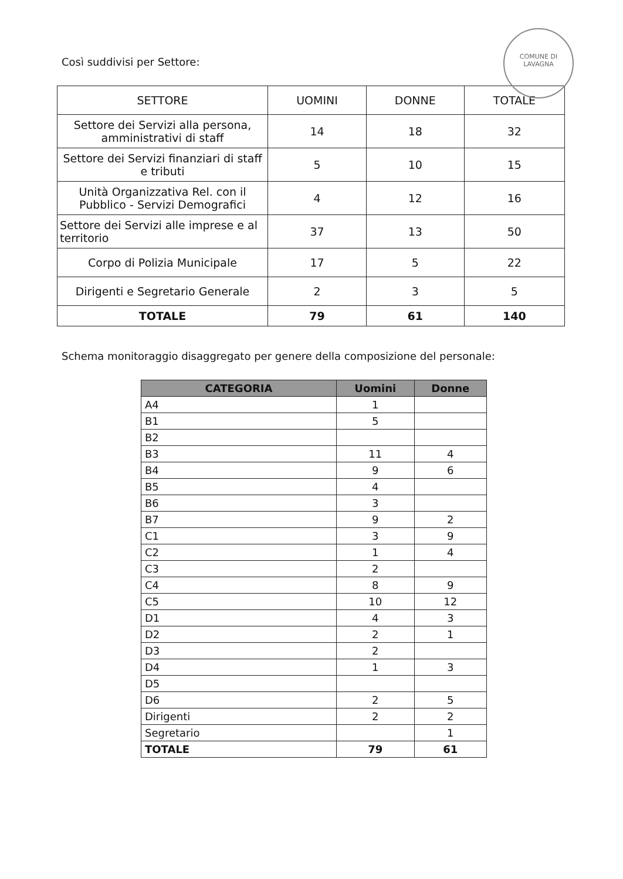COMUNE DI LAVAGNA
Così suddivisi per Settore:
| SETTORE | UOMINI | DONNE | TOTALE |
| --- | --- | --- | --- |
| Settore dei Servizi alla persona, amministrativi di staff | 14 | 18 | 32 |
| Settore dei Servizi finanziari di staff e tributi | 5 | 10 | 15 |
| Unità Organizzativa Rel. con il Pubblico - Servizi Demografici | 4 | 12 | 16 |
| Settore dei Servizi alle imprese e al territorio | 37 | 13 | 50 |
| Corpo di Polizia Municipale | 17 | 5 | 22 |
| Dirigenti e Segretario Generale | 2 | 3 | 5 |
| TOTALE | 79 | 61 | 140 |
Schema monitoraggio disaggregato per genere della composizione del personale:
| CATEGORIA | Uomini | Donne |
| --- | --- | --- |
| A4 | 1 | |
| B1 | 5 | |
| B2 | | |
| B3 | 11 | 4 |
| B4 | 9 | 6 |
| B5 | 4 | |
| B6 | 3 | |
| B7 | 9 | 2 |
| C1 | 3 | 9 |
| C2 | 1 | 4 |
| C3 | 2 | |
| C4 | 8 | 9 |
| C5 | 10 | 12 |
| D1 | 4 | 3 |
| D2 | 2 | 1 |
| D3 | 2 | |
| D4 | 1 | 3 |
| D5 | | |
| D6 | 2 | 5 |
| Dirigenti | 2 | 2 |
| Segretario | | 1 |
| TOTALE | 79 | 61 |